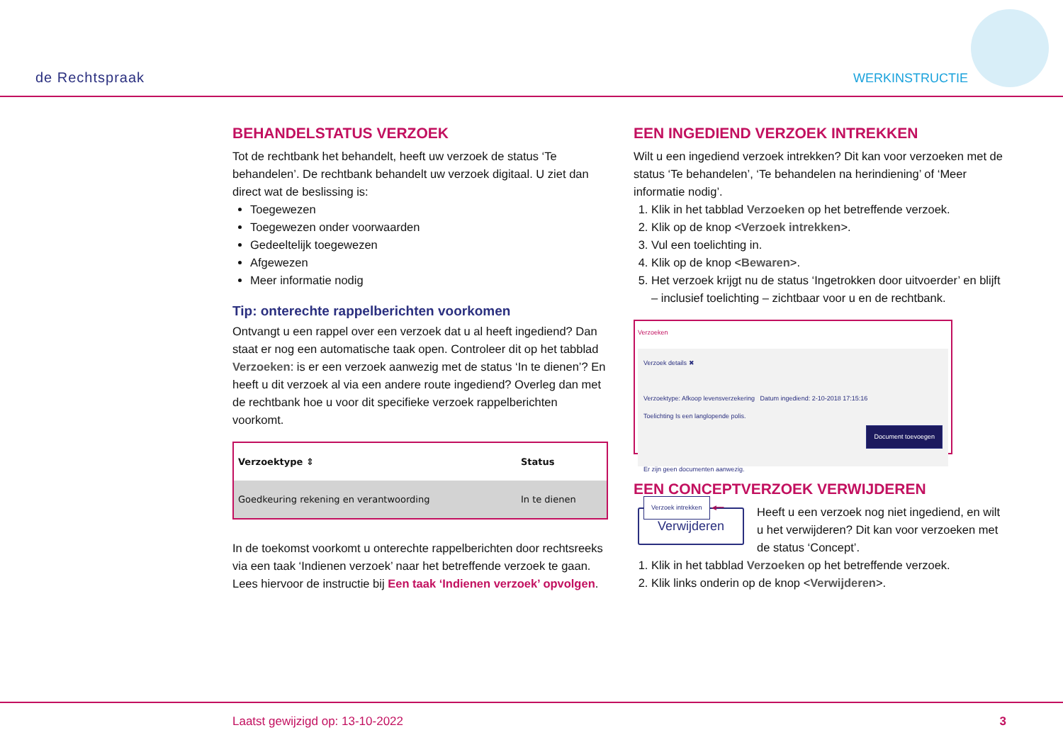de Rechtspraak
WERKINSTRUCTIE
BEHANDELSTATUS VERZOEK
Tot de rechtbank het behandelt, heeft uw verzoek de status ‘Te behandelen’. De rechtbank behandelt uw verzoek digitaal. U ziet dan direct wat de beslissing is:
Toegewezen
Toegewezen onder voorwaarden
Gedeeltelijk toegewezen
Afgewezen
Meer informatie nodig
Tip: onterechte rappelberichten voorkomen
Ontvangt u een rappel over een verzoek dat u al heeft ingediend? Dan staat er nog een automatische taak open. Controleer dit op het tabblad Verzoeken: is er een verzoek aanwezig met de status ‘In te dienen’? En heeft u dit verzoek al via een andere route ingediend? Overleg dan met de rechtbank hoe u voor dit specifieke verzoek rappelberichten voorkomt.
| Verzoektype ⇕ | Status |
| --- | --- |
| Goedkeuring rekening en verantwoording | In te dienen |
In de toekomst voorkomt u onterechte rappelberichten door rechtsreeks via een taak ‘Indienen verzoek’ naar het betreffende verzoek te gaan. Lees hiervoor de instructie bij Een taak ‘Indienen verzoek’ opvolgen.
EEN INGEDIEND VERZOEK INTREKKEN
Wilt u een ingediend verzoek intrekken? Dit kan voor verzoeken met de status ‘Te behandelen’, ‘Te behandelen na herindiening’ of ‘Meer informatie nodig’.
1. Klik in het tabblad Verzoeken op het betreffende verzoek.
2. Klik op de knop <Verzoek intrekken>.
3. Vul een toelichting in.
4. Klik op de knop <Bewaren>.
5. Het verzoek krijgt nu de status ‘Ingetrokken door uitvoerder’ en blijft – inclusief toelichting – zichtbaar voor u en de rechtbank.
Verzoeken
Verzoek details ✖
Verzoektype: Afkoop levensverzekering Datum ingediend: 2-10-2018 17:15:16
Toelichting Is een langlopende polis.
Document toevoegen
Er zijn geen documenten aanwezig.
Verzoek intrekken ◀━━
EEN CONCEPTVERZOEK VERWIJDEREN
Verwijderen
Heeft u een verzoek nog niet ingediend, en wilt u het verwijderen? Dit kan voor verzoeken met de status ‘Concept’.
1. Klik in het tabblad Verzoeken op het betreffende verzoek.
2. Klik links onderin op de knop <Verwijderen>.
Laatst gewijzigd op: 13-10-2022 3